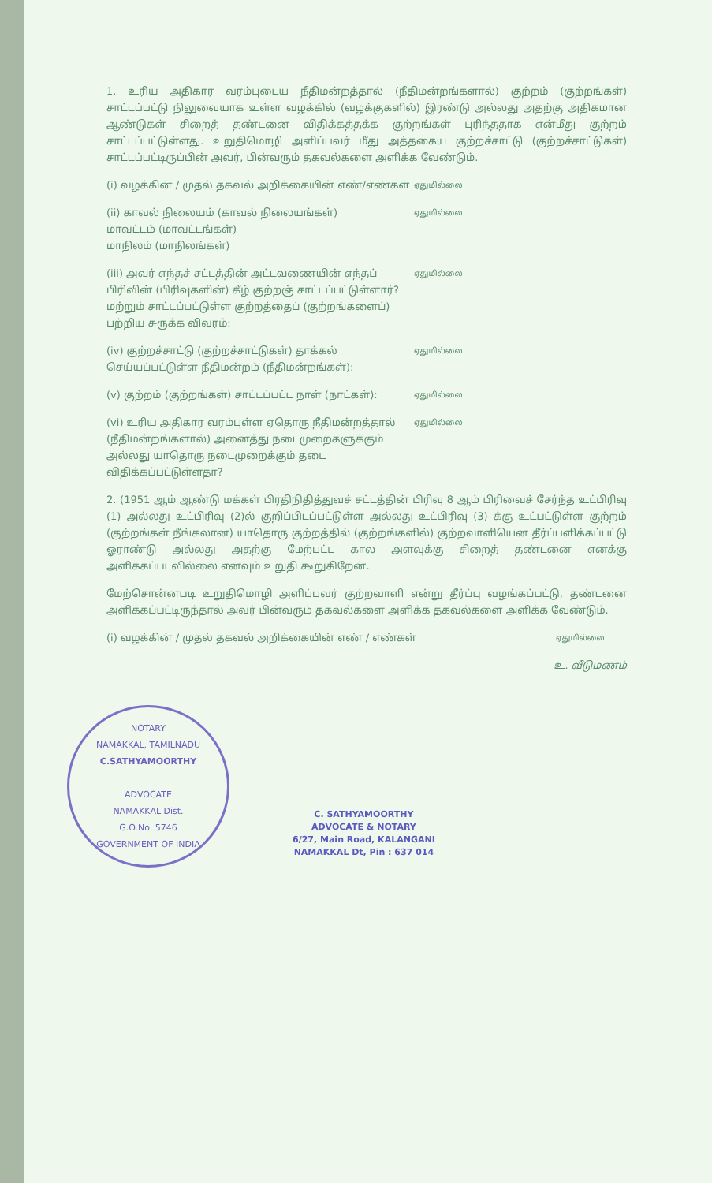1. உரிய அதிகார வரம்புடைய நீதிமன்றத்தால் (நீதிமன்றங்களால்) குற்றம் (குற்றங்கள்) சாட்டப்பட்டு நிலுவையாக உள்ள வழக்கில் (வழக்குகளில்) இரண்டு அல்லது அதற்கு அதிகமான ஆண்டுகள் சிறைத் தண்டனை விதிக்கத்தக்க குற்றங்கள் புரிந்ததாக என்மீது குற்றம் சாட்டப்பட்டுள்ளது. உறுதிமொழி அளிப்பவர் மீது அத்தகைய குற்றச்சாட்டு (குற்றச்சாட்டுகள்) சாட்டப்பட்டிருப்பின் அவர், பின்வரும் தகவல்களை அளிக்க வேண்டும்.
(i) வழக்கின் / முதல் தகவல் அறிக்கையின் எண்/எண்கள்
ஏதுமில்லை
(ii) காவல் நிலையம் (காவல் நிலையங்கள்)
மாவட்டம் (மாவட்டங்கள்)
மாநிலம் (மாநிலங்கள்)
ஏதுமில்லை
(iii) அவர் எந்தச் சட்டத்தின் அட்டவணையின் எந்தப் பிரிவின் (பிரிவுகளின்) கீழ் குற்றஞ் சாட்டப்பட்டுள்ளார்? மற்றும் சாட்டப்பட்டுள்ள குற்றத்தைப் (குற்றங்களைப்) பற்றிய சுருக்க விவரம்:
ஏதுமில்லை
(iv) குற்றச்சாட்டு (குற்றச்சாட்டுகள்) தாக்கல் செய்யப்பட்டுள்ள நீதிமன்றம் (நீதிமன்றங்கள்):
ஏதுமில்லை
(v) குற்றம் (குற்றங்கள்) சாட்டப்பட்ட நாள் (நாட்கள்):
ஏதுமில்லை
(vi) உரிய அதிகார வரம்புள்ள ஏதொரு நீதிமன்றத்தால் (நீதிமன்றங்களால்) அனைத்து நடைமுறைகளுக்கும் அல்லது யாதொரு நடைமுறைக்கும் தடை விதிக்கப்பட்டுள்ளதா?
ஏதுமில்லை
2. (1951 ஆம் ஆண்டு மக்கள் பிரதிநிதித்துவச் சட்டத்தின் பிரிவு 8 ஆம் பிரிவைச் சேர்ந்த உட்பிரிவு (1) அல்லது உட்பிரிவு (2)ல் குறிப்பிடப்பட்டுள்ள அல்லது உட்பிரிவு (3) க்கு உட்பட்டுள்ள குற்றம் (குற்றங்கள் நீங்கலான) யாதொரு குற்றத்தில் (குற்றங்களில்) குற்றவாளியென தீர்ப்பளிக்கப்பட்டு ஓராண்டு அல்லது அதற்கு மேற்பட்ட கால அளவுக்கு சிறைத் தண்டனை எனக்கு அளிக்கப்படவில்லை எனவும் உறுதி கூறுகிறேன்.
மேற்சொன்னபடி உறுதிமொழி அளிப்பவர் குற்றவாளி என்று தீர்ப்பு வழங்கப்பட்டு, தண்டனை அளிக்கப்பட்டிருந்தால் அவர் பின்வரும் தகவல்களை அளிக்க தகவல்களை அளிக்க வேண்டும்.
(i) வழக்கின் / முதல் தகவல் அறிக்கையின் எண் / எண்கள்
ஏதுமில்லை
உ. வீடுமணம்
NOTARY
NAMAKKAL, TAMILNADU
C.SATHYAMOORTHY
ADVOCATE
NAMAKKAL Dist.
G.O.No. 5746
GOVERNMENT OF INDIA
C. SATHYAMOORTHY
ADVOCATE & NOTARY
6/27, Main Road, KALANGANI
NAMAKKAL Dt, Pin : 637 014